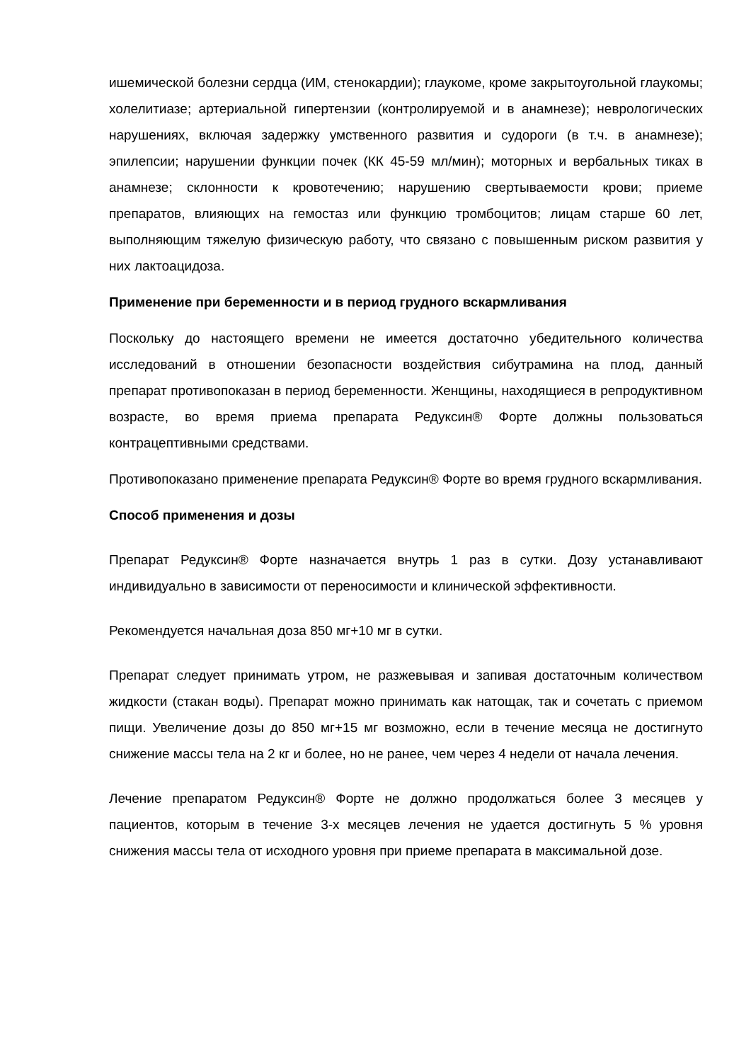ишемической болезни сердца (ИМ, стенокардии); глаукоме, кроме закрытоугольной глаукомы; холелитиазе; артериальной гипертензии (контролируемой и в анамнезе); неврологических нарушениях, включая задержку умственного развития и судороги (в т.ч. в анамнезе); эпилепсии; нарушении функции почек (КК 45-59 мл/мин); моторных и вербальных тиках в анамнезе; склонности к кровотечению; нарушению свертываемости крови; приеме препаратов, влияющих на гемостаз или функцию тромбоцитов; лицам старше 60 лет, выполняющим тяжелую физическую работу, что связано с повышенным риском развития у них лактоацидоза.
Применение при беременности и в период грудного вскармливания
Поскольку до настоящего времени не имеется достаточно убедительного количества исследований в отношении безопасности воздействия сибутрамина на плод, данный препарат противопоказан в период беременности. Женщины, находящиеся в репродуктивном возрасте, во время приема препарата Редуксин® Форте должны пользоваться контрацептивными средствами.
Противопоказано применение препарата Редуксин® Форте во время грудного вскармливания.
Способ применения и дозы
Препарат Редуксин® Форте назначается внутрь 1 раз в сутки. Дозу устанавливают индивидуально в зависимости от переносимости и клинической эффективности.
Рекомендуется начальная доза 850 мг+10 мг в сутки.
Препарат следует принимать утром, не разжевывая и запивая достаточным количеством жидкости (стакан воды). Препарат можно принимать как натощак, так и сочетать с приемом пищи. Увеличение дозы до 850 мг+15 мг возможно, если в течение месяца не достигнуто снижение массы тела на 2 кг и более, но не ранее, чем через 4 недели от начала лечения.
Лечение препаратом Редуксин® Форте не должно продолжаться более 3 месяцев у пациентов, которым в течение 3-х месяцев лечения не удается достигнуть 5 % уровня снижения массы тела от исходного уровня при приеме препарата в максимальной дозе.